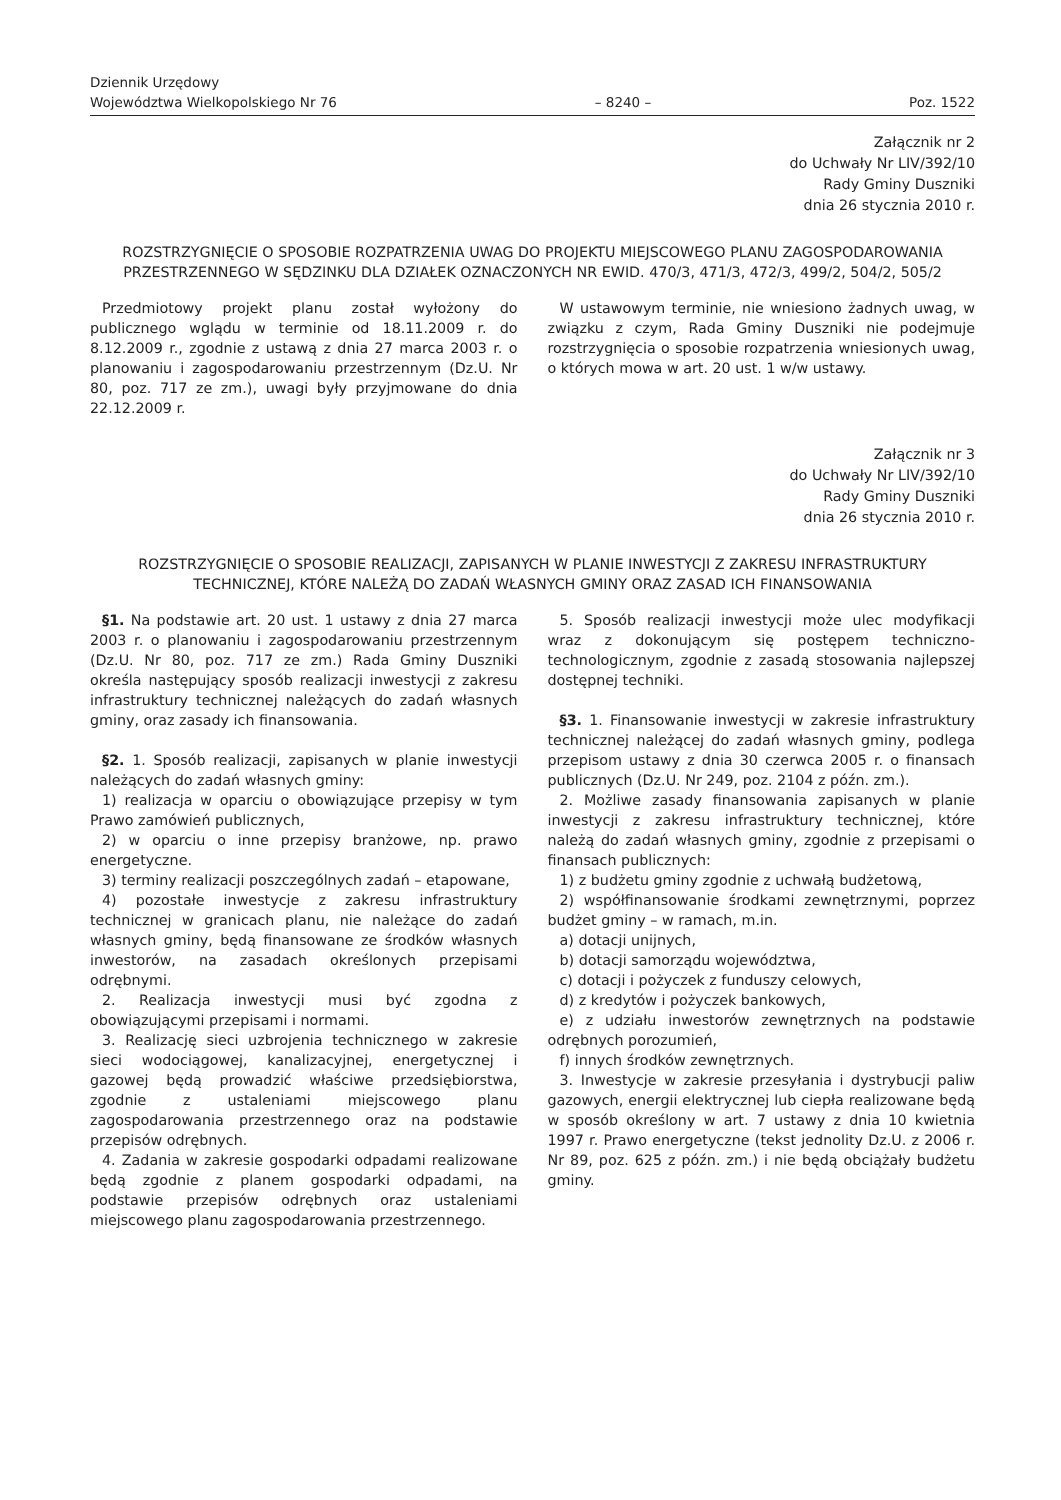Dziennik Urzędowy
Województwa Wielkopolskiego Nr 76
– 8240 –
Poz. 1522
Załącznik nr 2
do Uchwały Nr LIV/392/10
Rady Gminy Duszniki
dnia 26 stycznia 2010 r.
ROZSTRZYGNIĘCIE O SPOSOBIE ROZPATRZENIA UWAG DO PROJEKTU MIEJSCOWEGO PLANU ZAGOSPODAROWANIA PRZESTRZENNEGO W SĘDZINKU DLA DZIAŁEK OZNACZONYCH NR EWID. 470/3, 471/3, 472/3, 499/2, 504/2, 505/2
Przedmiotowy projekt planu został wyłożony do publicznego wglądu w terminie od 18.11.2009 r. do 8.12.2009 r., zgodnie z ustawą z dnia 27 marca 2003 r. o planowaniu i zagospodarowaniu przestrzennym (Dz.U. Nr 80, poz. 717 ze zm.), uwagi były przyjmowane do dnia 22.12.2009 r.
W ustawowym terminie, nie wniesiono żadnych uwag, w związku z czym, Rada Gminy Duszniki nie podejmuje rozstrzygnięcia o sposobie rozpatrzenia wniesionych uwag, o których mowa w art. 20 ust. 1 w/w ustawy.
Załącznik nr 3
do Uchwały Nr LIV/392/10
Rady Gminy Duszniki
dnia 26 stycznia 2010 r.
ROZSTRZYGNIĘCIE O SPOSOBIE REALIZACJI, ZAPISANYCH W PLANIE INWESTYCJI Z ZAKRESU INFRASTRUKTURY TECHNICZNEJ, KTÓRE NALEŻĄ DO ZADAŃ WŁASNYCH GMINY ORAZ ZASAD ICH FINANSOWANIA
§1. Na podstawie art. 20 ust. 1 ustawy z dnia 27 marca 2003 r. o planowaniu i zagospodarowaniu przestrzennym (Dz.U. Nr 80, poz. 717 ze zm.) Rada Gminy Duszniki określa następujący sposób realizacji inwestycji z zakresu infrastruktury technicznej należących do zadań własnych gminy, oraz zasady ich finansowania.
§2. 1. Sposób realizacji, zapisanych w planie inwestycji należących do zadań własnych gminy:
1) realizacja w oparciu o obowiązujące przepisy w tym Prawo zamówień publicznych,
2) w oparciu o inne przepisy branżowe, np. prawo energetyczne.
3) terminy realizacji poszczególnych zadań – etapowane,
4) pozostałe inwestycje z zakresu infrastruktury technicznej w granicach planu, nie należące do zadań własnych gminy, będą finansowane ze środków własnych inwestorów, na zasadach określonych przepisami odrębnymi.
2. Realizacja inwestycji musi być zgodna z obowiązującymi przepisami i normami.
3. Realizację sieci uzbrojenia technicznego w zakresie sieci wodociągowej, kanalizacyjnej, energetycznej i gazowej będą prowadzić właściwe przedsiębiorstwa, zgodnie z ustaleniami miejscowego planu zagospodarowania przestrzennego oraz na podstawie przepisów odrębnych.
4. Zadania w zakresie gospodarki odpadami realizowane będą zgodnie z planem gospodarki odpadami, na podstawie przepisów odrębnych oraz ustaleniami miejscowego planu zagospodarowania przestrzennego.
5. Sposób realizacji inwestycji może ulec modyfikacji wraz z dokonującym się postępem techniczno-technologicznym, zgodnie z zasadą stosowania najlepszej dostępnej techniki.
§3. 1. Finansowanie inwestycji w zakresie infrastruktury technicznej należącej do zadań własnych gminy, podlega przepisom ustawy z dnia 30 czerwca 2005 r. o finansach publicznych (Dz.U. Nr 249, poz. 2104 z późn. zm.).
2. Możliwe zasady finansowania zapisanych w planie inwestycji z zakresu infrastruktury technicznej, które należą do zadań własnych gminy, zgodnie z przepisami o finansach publicznych:
1) z budżetu gminy zgodnie z uchwałą budżetową,
2) współfinansowanie środkami zewnętrznymi, poprzez budżet gminy – w ramach, m.in.
a) dotacji unijnych,
b) dotacji samorządu województwa,
c) dotacji i pożyczek z funduszy celowych,
d) z kredytów i pożyczek bankowych,
e) z udziału inwestorów zewnętrznych na podstawie odrębnych porozumień,
f) innych środków zewnętrznych.
3. Inwestycje w zakresie przesyłania i dystrybucji paliw gazowych, energii elektrycznej lub ciepła realizowane będą w sposób określony w art. 7 ustawy z dnia 10 kwietnia 1997 r. Prawo energetyczne (tekst jednolity Dz.U. z 2006 r. Nr 89, poz. 625 z późn. zm.) i nie będą obciążały budżetu gminy.